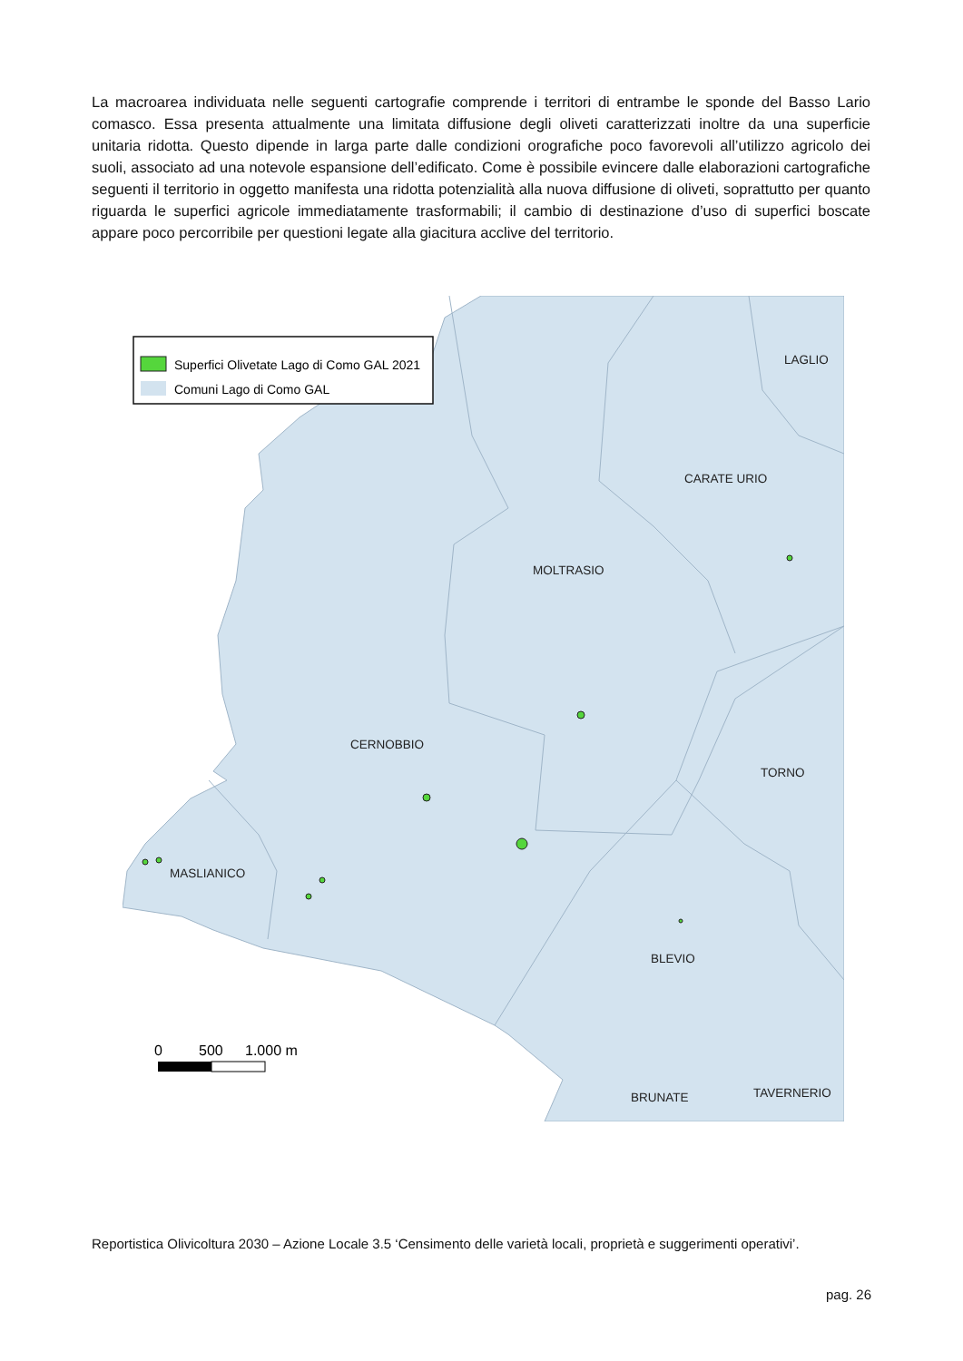La macroarea individuata nelle seguenti cartografie comprende i territori di entrambe le sponde del Basso Lario comasco. Essa presenta attualmente una limitata diffusione degli oliveti caratterizzati inoltre da una superficie unitaria ridotta. Questo dipende in larga parte dalle condizioni orografiche poco favorevoli all’utilizzo agricolo dei suoli, associato ad una notevole espansione dell’edificato. Come è possibile evincere dalle elaborazioni cartografiche seguenti il territorio in oggetto manifesta una ridotta potenzialità alla nuova diffusione di oliveti, soprattutto per quanto riguarda le superfici agricole immediatamente trasformabili; il cambio di destinazione d’uso di superfici boscate appare poco percorribile per questioni legate alla giacitura acclive del territorio.
Superfici Olivetate Lago di Como GAL 2021
Comuni Lago di Como GAL
LAGLIO
CARATE URIO
MOLTRASIO
CERNOBBIO
TORNO
MASLIANICO
BLEVIO
BRUNATE
TAVERNERIO
0
500
1.000 m
Reportistica Olivicoltura 2030 – Azione Locale 3.5 ‘Censimento delle varietà locali, proprietà e suggerimenti operativi’.
pag. 26